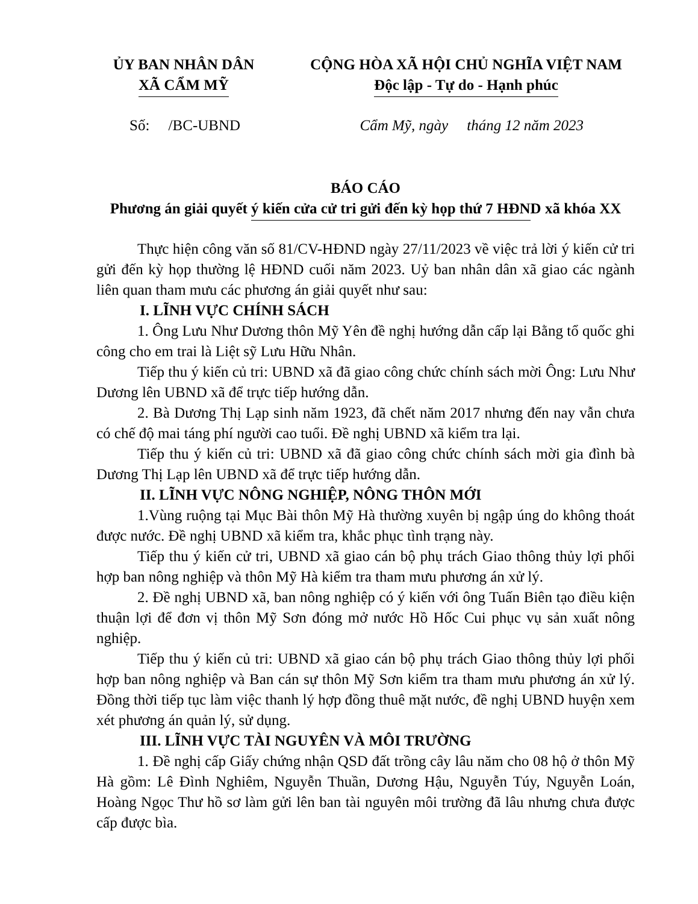ỦY BAN NHÂN DÂN
XÃ CẨM MỸ
CỘNG HÒA XÃ HỘI CHỦ NGHĨA VIỆT NAM
Độc lập - Tự do - Hạnh phúc
Số: /BC-UBND Cẩm Mỹ, ngày tháng 12 năm 2023
BÁO CÁO
Phương án giải quyết ý kiến cửa cử tri gửi đến kỳ họp thứ 7 HĐND xã khóa XX
Thực hiện công văn số 81/CV-HĐND ngày 27/11/2023 về việc trả lời ý kiến cử tri gửi đến kỳ họp thường lệ HĐND cuối năm 2023. Uỷ ban nhân dân xã giao các ngành liên quan tham mưu các phương án giải quyết như sau:
I. LĨNH VỰC CHÍNH SÁCH
1. Ông Lưu Như Dương thôn Mỹ Yên đề nghị hướng dẫn cấp lại Bằng tổ quốc ghi công cho em trai là Liệt sỹ Lưu Hữu Nhân.
Tiếp thu ý kiến củ tri: UBND xã đã giao công chức chính sách mời Ông: Lưu Như Dương lên UBND xã để trực tiếp hướng dẫn.
2. Bà Dương Thị Lạp sinh năm 1923, đã chết năm 2017 nhưng đến nay vẫn chưa có chế độ mai táng phí người cao tuổi. Đề nghị UBND xã kiểm tra lại.
Tiếp thu ý kiến củ tri: UBND xã đã giao công chức chính sách mời gia đình bà Dương Thị Lạp lên UBND xã để trực tiếp hướng dẫn.
II. LĨNH VỰC NÔNG NGHIỆP, NÔNG THÔN MỚI
1.Vùng ruộng tại Mục Bài thôn Mỹ Hà thường xuyên bị ngập úng do không thoát được nước. Đề nghị UBND xã kiểm tra, khắc phục tình trạng này.
Tiếp thu ý kiến cử tri, UBND xã giao cán bộ phụ trách Giao thông thủy lợi phối hợp ban nông nghiệp và thôn Mỹ Hà kiểm tra tham mưu phương án xử lý.
2. Đề nghị UBND xã, ban nông nghiệp có ý kiến với ông Tuấn Biên tạo điều kiện thuận lợi để đơn vị thôn Mỹ Sơn đóng mở nước Hồ Hốc Cui phục vụ sản xuất nông nghiệp.
Tiếp thu ý kiến củ tri: UBND xã giao cán bộ phụ trách Giao thông thủy lợi phối hợp ban nông nghiệp và Ban cán sự thôn Mỹ Sơn kiểm tra tham mưu phương án xử lý. Đồng thời tiếp tục làm việc thanh lý hợp đồng thuê mặt nước, đề nghị UBND huyện xem xét phương án quản lý, sử dụng.
III. LĨNH VỰC TÀI NGUYÊN VÀ MÔI TRƯỜNG
1. Đề nghị cấp Giấy chứng nhận QSD đất trồng cây lâu năm cho 08 hộ ở thôn Mỹ Hà gồm: Lê Đình Nghiêm, Nguyễn Thuần, Dương Hậu, Nguyễn Túy, Nguyễn Loán, Hoàng Ngọc Thư hồ sơ làm gửi lên ban tài nguyên môi trường đã lâu nhưng chưa được cấp được bìa.